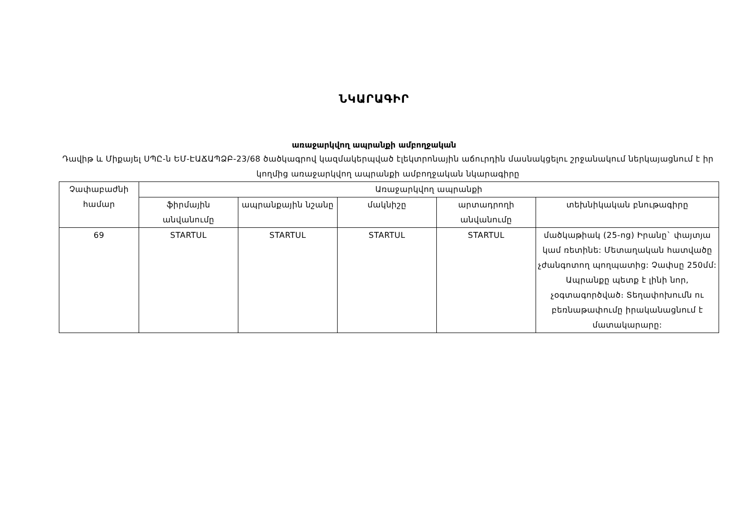ՆԿԱՐԱԳԻՐ
առաջարկվող ապրանքի ամբողջական
Դավիթ և Միքայել ՍՊԸ-ն ԵՄ-ԷԱՃԱՊՁԲ-23/68 ծածկագրով կազմակերպված էլեկտրոնային աճուրդին մասնակցելու շրջանակում ներկայացնում է իր կողմից առաջարկվող ապրանքի ամբողջական նկարագիրը
| Չափաբաժնի համար | Առաջարկվող ապրանքի | | | | |
| --- | --- | --- | --- | --- | --- |
| | ֆիրմային անվանումը | ապրանքային նշանը | մակնիշը | արտադրողի անվանումը | տեխնիկական բնութագիրը |
| 69 | STARTUL | STARTUL | STARTUL | STARTUL | մածկաթիակ (25-ոց) Իրանը` փայտյա կամ ռետինե: Մետաղական հատվածը չժանգոտող պողպատից: Չափսը 250մմ: Ապրանքը պետք է լինի նոր, չօգտագործված։ Տեղափոխումն ու բեռնաթափումը իրականացնում է մատակարարը: |